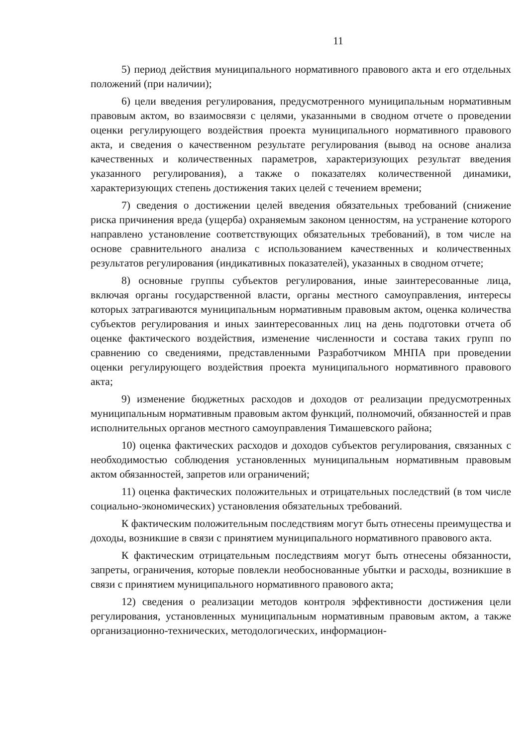11
5) период действия муниципального нормативного правового акта и его отдельных положений (при наличии);
6) цели введения регулирования, предусмотренного муниципальным нормативным правовым актом, во взаимосвязи с целями, указанными в сводном отчете о проведении оценки регулирующего воздействия проекта муниципального нормативного правового акта, и сведения о качественном результате регулирования (вывод на основе анализа качественных и количественных параметров, характеризующих результат введения указанного регулирования), а также о показателях количественной динамики, характеризующих степень достижения таких целей с течением времени;
7) сведения о достижении целей введения обязательных требований (снижение риска причинения вреда (ущерба) охраняемым законом ценностям, на устранение которого направлено установление соответствующих обязательных требований), в том числе на основе сравнительного анализа с использованием качественных и количественных результатов регулирования (индикативных показателей), указанных в сводном отчете;
8) основные группы субъектов регулирования, иные заинтересованные лица, включая органы государственной власти, органы местного самоуправления, интересы которых затрагиваются муниципальным нормативным правовым актом, оценка количества субъектов регулирования и иных заинтересованных лиц на день подготовки отчета об оценке фактического воздействия, изменение численности и состава таких групп по сравнению со сведениями, представленными Разработчиком МНПА при проведении оценки регулирующего воздействия проекта муниципального нормативного правового акта;
9) изменение бюджетных расходов и доходов от реализации предусмотренных муниципальным нормативным правовым актом функций, полномочий, обязанностей и прав исполнительных органов местного самоуправления Тимашевского района;
10) оценка фактических расходов и доходов субъектов регулирования, связанных с необходимостью соблюдения установленных муниципальным нормативным правовым актом обязанностей, запретов или ограничений;
11) оценка фактических положительных и отрицательных последствий (в том числе социально-экономических) установления обязательных требований.
К фактическим положительным последствиям могут быть отнесены преимущества и доходы, возникшие в связи с принятием муниципального нормативного правового акта.
К фактическим отрицательным последствиям могут быть отнесены обязанности, запреты, ограничения, которые повлекли необоснованные убытки и расходы, возникшие в связи с принятием муниципального нормативного правового акта;
12) сведения о реализации методов контроля эффективности достижения цели регулирования, установленных муниципальным нормативным правовым актом, а также организационно-технических, методологических, информацион-